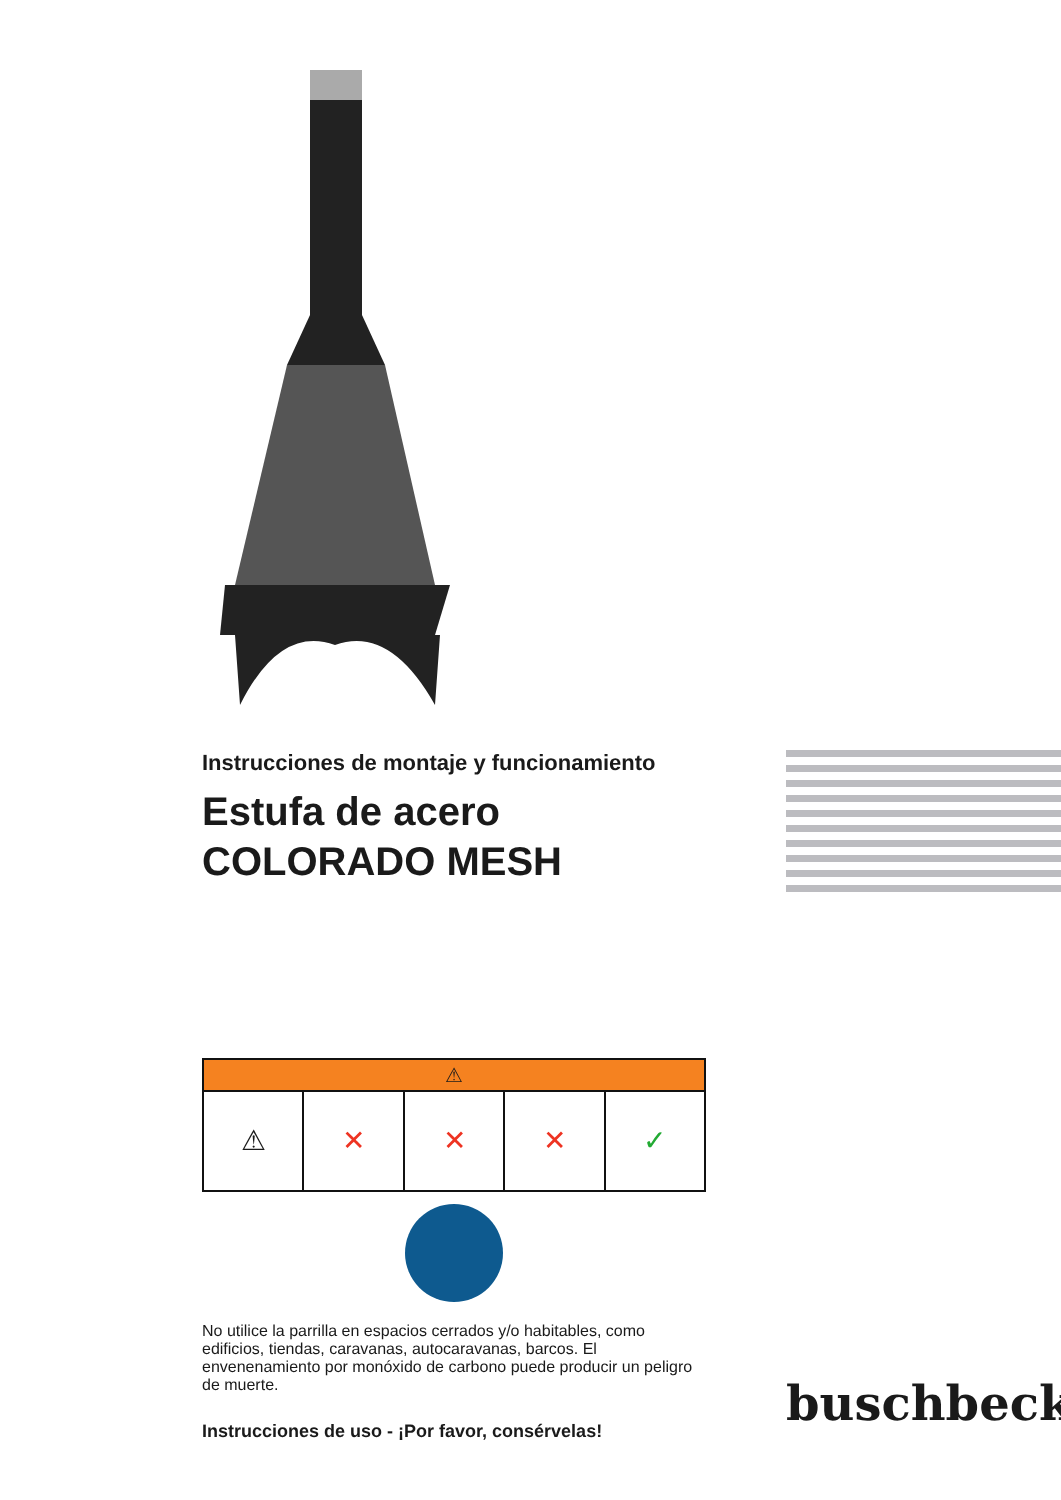Instrucciones de montaje y funcionamiento
Estufa de acero
COLORADO MESH
⚠
⚠ ✕ ✕ ✕ ✓
No utilice la parrilla en espacios cerrados y/o habitables, como edificios, tiendas, caravanas, autocaravanas, barcos. El envenenamiento por monóxido de carbono puede producir un peligro de muerte.
Instrucciones de uso - ¡Por favor, consérvelas!
buschbeck